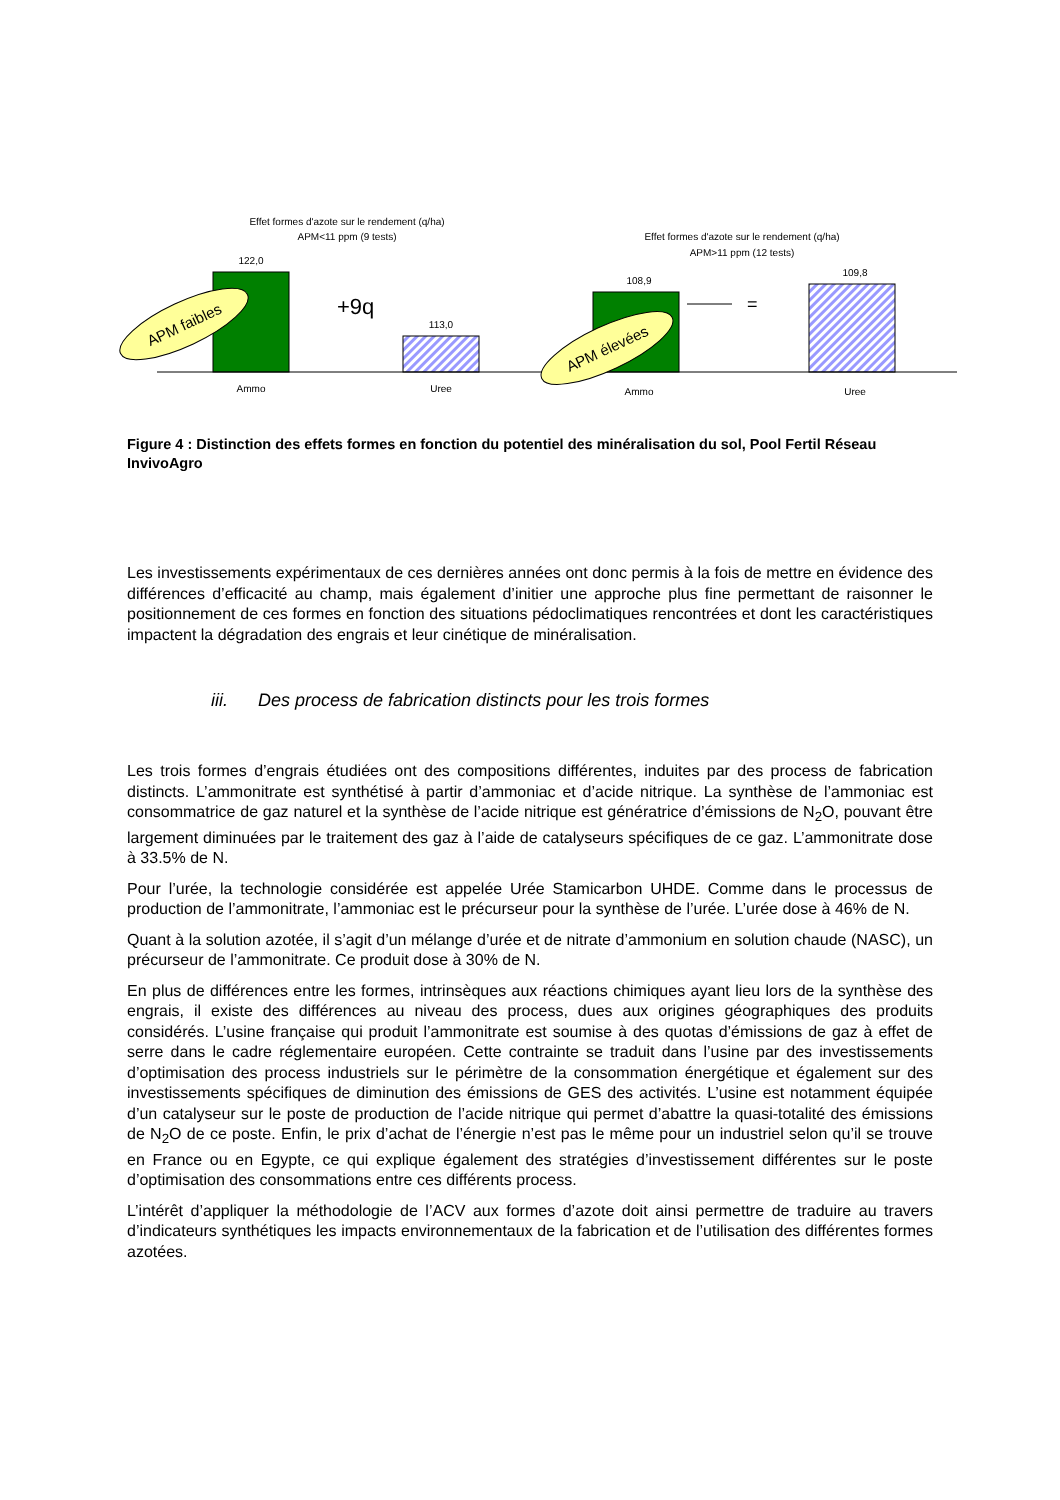Effet formes d'azote sur le rendement (q/ha)
APM<11 ppm (9 tests)
122,0
113,0
Ammo
Uree
APM faibles
+9q
Effet formes d'azote sur le rendement (q/ha)
APM>11 ppm (12 tests)
108,9
109,8
Ammo
Uree
=
APM élevées
Figure 4 : Distinction des effets formes en fonction du potentiel des minéralisation du sol, Pool Fertil Réseau InvivoAgro
Les investissements expérimentaux de ces dernières années ont donc permis à la fois de mettre en évidence des différences d’efficacité au champ, mais également d’initier une approche plus fine permettant de raisonner le positionnement de ces formes en fonction des situations pédoclimatiques rencontrées et dont les caractéristiques impactent la dégradation des engrais et leur cinétique de minéralisation.
iii. Des process de fabrication distincts pour les trois formes
Les trois formes d’engrais étudiées ont des compositions différentes, induites par des process de fabrication distincts. L’ammonitrate est synthétisé à partir d’ammoniac et d’acide nitrique. La synthèse de l’ammoniac est consommatrice de gaz naturel et la synthèse de l’acide nitrique est génératrice d’émissions de N<sub>2</sub>O, pouvant être largement diminuées par le traitement des gaz à l’aide de catalyseurs spécifiques de ce gaz. L’ammonitrate dose à 33.5% de N.
Pour l’urée, la technologie considérée est appelée Urée Stamicarbon UHDE. Comme dans le processus de production de l’ammonitrate, l’ammoniac est le précurseur pour la synthèse de l’urée. L’urée dose à 46% de N.
Quant à la solution azotée, il s’agit d’un mélange d’urée et de nitrate d’ammonium en solution chaude (NASC), un précurseur de l’ammonitrate. Ce produit dose à 30% de N.
En plus de différences entre les formes, intrinsèques aux réactions chimiques ayant lieu lors de la synthèse des engrais, il existe des différences au niveau des process, dues aux origines géographiques des produits considérés. L’usine française qui produit l’ammonitrate est soumise à des quotas d’émissions de gaz à effet de serre dans le cadre réglementaire européen. Cette contrainte se traduit dans l’usine par des investissements d’optimisation des process industriels sur le périmètre de la consommation énergétique et également sur des investissements spécifiques de diminution des émissions de GES des activités. L’usine est notamment équipée d’un catalyseur sur le poste de production de l’acide nitrique qui permet d’abattre la quasi-totalité des émissions de N<sub>2</sub>O de ce poste. Enfin, le prix d’achat de l’énergie n’est pas le même pour un industriel selon qu’il se trouve en France ou en Egypte, ce qui explique également des stratégies d’investissement différentes sur le poste d’optimisation des consommations entre ces différents process.
L’intérêt d’appliquer la méthodologie de l’ACV aux formes d’azote doit ainsi permettre de traduire au travers d’indicateurs synthétiques les impacts environnementaux de la fabrication et de l’utilisation des différentes formes azotées.